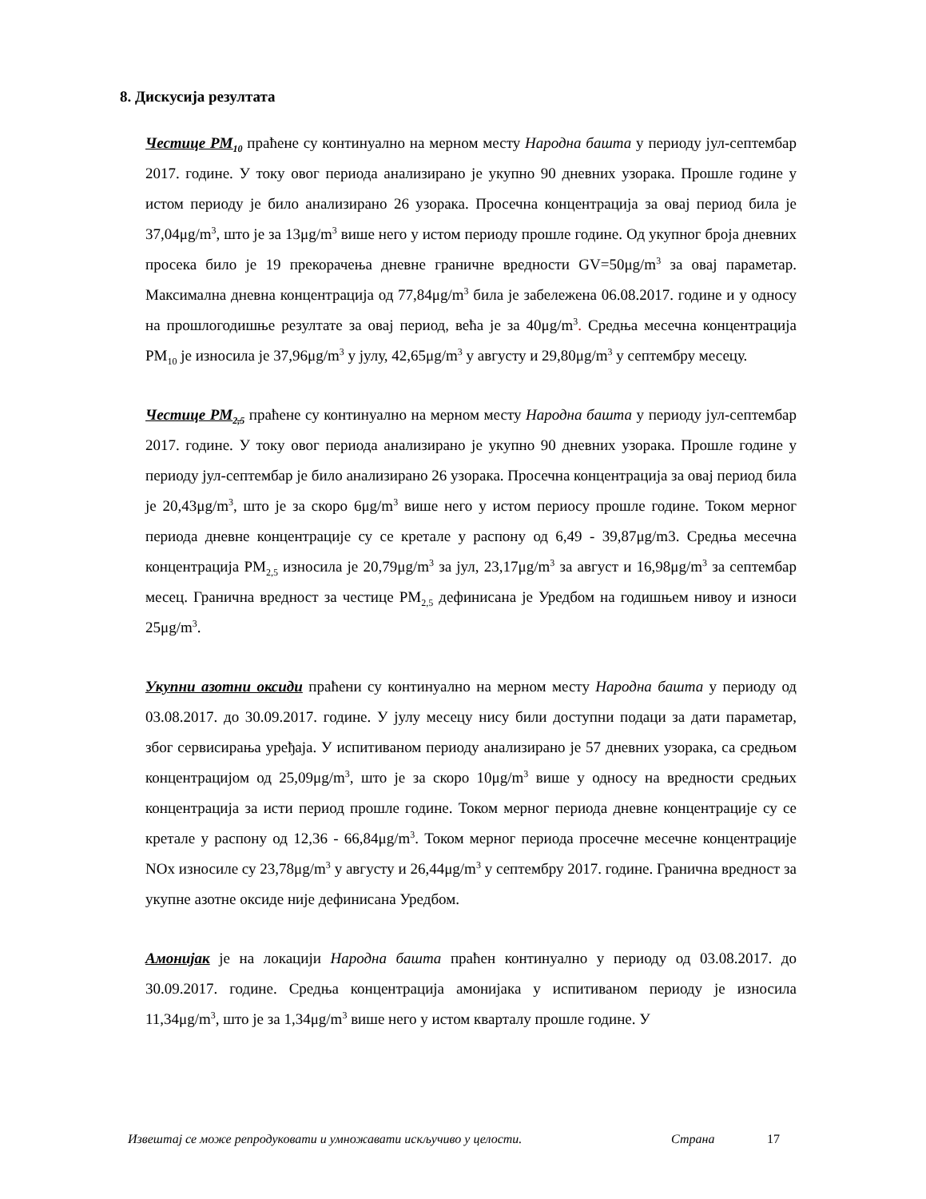8. Дискусија резултата
Честице PM<sub>10</sub> праћене су континуално на мерном месту Народна башта у периоду јул-септембар 2017. године. У току овог периода анализирано је укупно 90 дневних узорака. Прошле године у истом периоду је било анализирано 26 узорака. Просечна концентрација за овај период била је 37,04μg/m<sup>3</sup>, што је за 13μg/m<sup>3</sup> више него у истом периоду прошле године. Од укупног броја дневних просека било је 19 прекорачења дневне граничне вредности GV=50μg/m<sup>3</sup> за овај параметар. Максимална дневна концентрација од 77,84μg/m<sup>3</sup> била је забележена 06.08.2017. године и у односу на прошлогодишње резултате за овај период, већа је за 40μg/m<sup>3</sup>. Средња месечна концентрација PM<sub>10</sub> је износила је 37,96μg/m<sup>3</sup> у јулу, 42,65μg/m<sup>3</sup> у августу и 29,80μg/m<sup>3</sup> у септембру месецу.
Честице PM<sub>2,5</sub> праћене су континуално на мерном месту Народна башта у периоду јул-септембар 2017. године. У току овог периода анализирано је укупно 90 дневних узорака. Прошле године у периоду јул-септембар је било анализирано 26 узорака. Просечна концентрација за овај период била је 20,43μg/m<sup>3</sup>, што је за скоро 6μg/m<sup>3</sup> више него у истом периосу прошле године. Током мерног периода дневне концентрације су се кретале у распону од 6,49 - 39,87μg/m3. Средња месечна концентрација PM<sub>2,5</sub> износила је 20,79μg/m<sup>3</sup> за јул, 23,17μg/m<sup>3</sup> за август и 16,98μg/m<sup>3</sup> за септембар месец. Гранична вредност за честице PM<sub>2,5</sub> дефинисана је Уредбом на годишњем нивоу и износи 25μg/m<sup>3</sup>.
Укупни азотни оксиди праћени су континуално на мерном месту Народна башта у периоду од 03.08.2017. до 30.09.2017. године. У јулу месецу нису били доступни подаци за дати параметар, због сервисирања уређаја. У испитиваном периоду анализирано је 57 дневних узорака, са средњом концентрацијом од 25,09μg/m<sup>3</sup>, што је за скоро 10μg/m<sup>3</sup> више у односу на вредности средњих концентрација за исти период прошле године. Током мерног периода дневне концентрације су се кретале у распону од 12,36 - 66,84μg/m<sup>3</sup>. Током мерног периода просечне месечне концентрације NOx износиле су 23,78μg/m<sup>3</sup> у августу и 26,44μg/m<sup>3</sup> у септембру 2017. године. Гранична вредност за укупне азотне оксиде није дефинисана Уредбом.
Амонијак је на локацији Народна башта праћен континуално у периоду од 03.08.2017. до 30.09.2017. године. Средња концентрација амонијака у испитиваном периоду је износила 11,34μg/m<sup>3</sup>, што је за 1,34μg/m<sup>3</sup> више него у истом кварталу прошле године. У
Извештај се може репродуковати и умножавати искључиво у целости. Страна 17